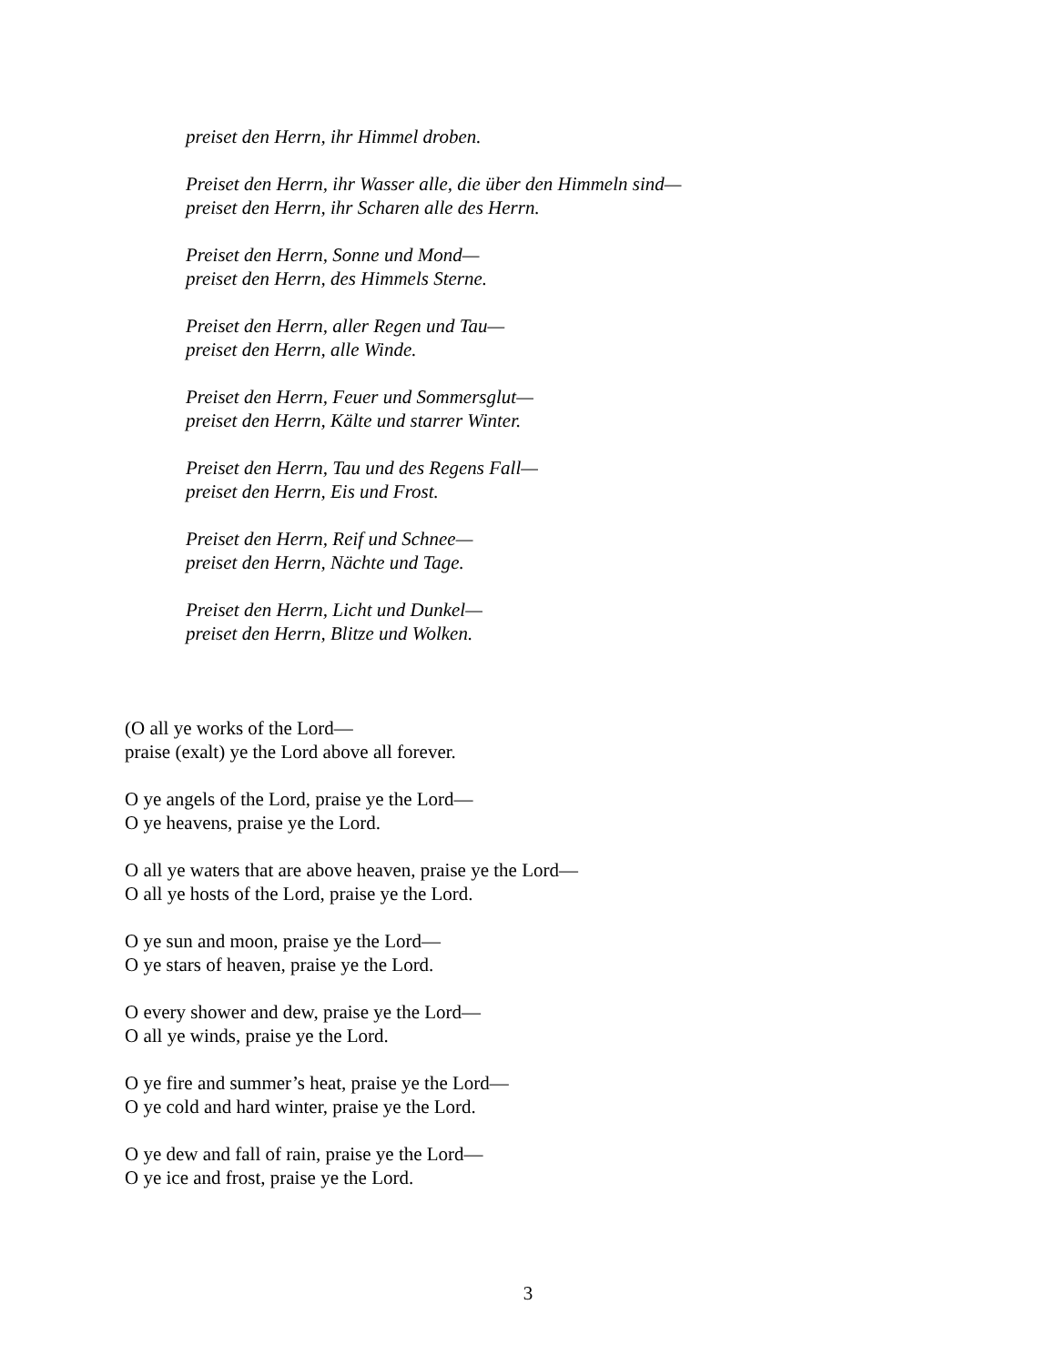preiset den Herrn, ihr Himmel droben.
Preiset den Herrn, ihr Wasser alle, die über den Himmeln sind—
preiset den Herrn, ihr Scharen alle des Herrn.
Preiset den Herrn, Sonne und Mond—
preiset den Herrn, des Himmels Sterne.
Preiset den Herrn, aller Regen und Tau—
preiset den Herrn, alle Winde.
Preiset den Herrn, Feuer und Sommersglut—
preiset den Herrn, Kälte und starrer Winter.
Preiset den Herrn, Tau und des Regens Fall—
preiset den Herrn, Eis und Frost.
Preiset den Herrn, Reif und Schnee—
preiset den Herrn, Nächte und Tage.
Preiset den Herrn, Licht und Dunkel—
preiset den Herrn, Blitze und Wolken.
(O all ye works of the Lord—
praise (exalt) ye the Lord above all forever.
O ye angels of the Lord, praise ye the Lord—
O ye heavens, praise ye the Lord.
O all ye waters that are above heaven, praise ye the Lord—
O all ye hosts of the Lord, praise ye the Lord.
O ye sun and moon, praise ye the Lord—
O ye stars of heaven, praise ye the Lord.
O every shower and dew, praise ye the Lord—
O all ye winds, praise ye the Lord.
O ye fire and summer’s heat, praise ye the Lord—
O ye cold and hard winter, praise ye the Lord.
O ye dew and fall of rain, praise ye the Lord—
O ye ice and frost, praise ye the Lord.
3